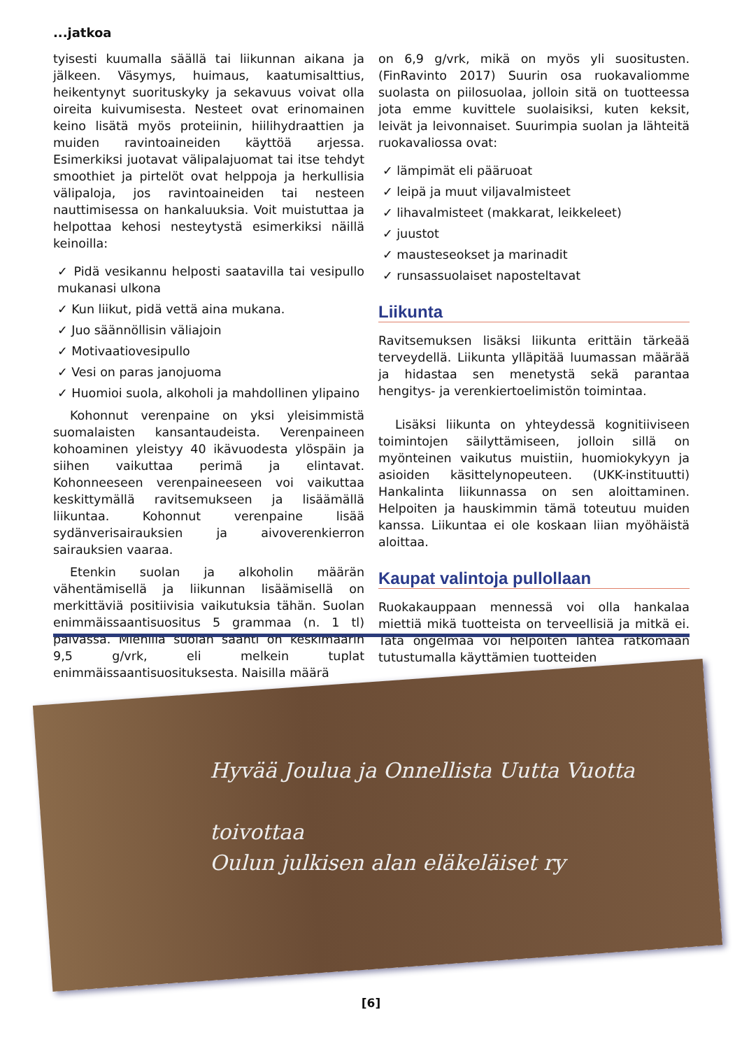...jatkoa
tyisesti kuumalla säällä tai liikunnan aikana ja jälkeen. Väsymys, huimaus, kaatumisalttius, heikentynyt suorituskyky ja sekavuus voivat olla oireita kuivumisesta. Nesteet ovat erinomainen keino lisätä myös proteiinin, hiilihydraattien ja muiden ravintoaineiden käyttöä arjessa. Esimerkiksi juotavat välipalajuomat tai itse tehdyt smoothiet ja pirtelöt ovat helppoja ja herkullisia välipaloja, jos ravintoaineiden tai nesteen nauttimisessa on hankaluuksia. Voit muistuttaa ja helpottaa kehosi nesteytystä esimerkiksi näillä keinoilla:
✓ Pidä vesikannu helposti saatavilla tai vesipullo mukanasi ulkona
✓ Kun liikut, pidä vettä aina mukana.
✓ Juo säännöllisin väliajoin
✓ Motivaatiovesipullo
✓ Vesi on paras janojuoma
✓ Huomioi suola, alkoholi ja mahdollinen ylipaino
Kohonnut verenpaine on yksi yleisimmistä suomalaisten kansantaudeista. Verenpaineen kohoaminen yleistyy 40 ikävuodesta ylöspäin ja siihen vaikuttaa perimä ja elintavat. Kohonneeseen verenpaineeseen voi vaikuttaa keskittymällä ravitsemukseen ja lisäämällä liikuntaa. Kohonnut verenpaine lisää sydänverisairauksien ja aivoverenkierron sairauksien vaaraa.
Etenkin suolan ja alkoholin määrän vähentämisellä ja liikunnan lisäämisellä on merkittäviä positiivisia vaikutuksia tähän. Suolan enimmäissaantisuositus 5 grammaa (n. 1 tl) päivässä. Miehillä suolan saanti on keskimäärin 9,5 g/vrk, eli melkein tuplat enimmäissaantisuosituksesta. Naisilla määrä
on 6,9 g/vrk, mikä on myös yli suositusten. (FinRavinto 2017) Suurin osa ruokavaliomme suolasta on piilosuolaa, jolloin sitä on tuotteessa jota emme kuvittele suolaisiksi, kuten keksit, leivät ja leivonnaiset. Suurimpia suolan ja lähteitä ruokavaliossa ovat:
✓ lämpimät eli pääruoat
✓ leipä ja muut viljavalmisteet
✓ lihavalmisteet (makkarat, leikkeleet)
✓ juustot
✓ mausteseokset ja marinadit
✓ runsassuolaiset naposteltavat
Liikunta
Ravitsemuksen lisäksi liikunta erittäin tärkeää terveydellä. Liikunta ylläpitää luumassan määrää ja hidastaa sen menetystä sekä parantaa hengitys- ja verenkiertoelimistön toimintaa.
Lisäksi liikunta on yhteydessä kognitiiviseen toimintojen säilyttämiseen, jolloin sillä on myönteinen vaikutus muistiin, huomiokykyyn ja asioiden käsittelynopeuteen. (UKK-instituutti) Hankalinta liikunnassa on sen aloittaminen. Helpoiten ja hauskimmin tämä toteutuu muiden kanssa. Liikuntaa ei ole koskaan liian myöhäistä aloittaa.
Kaupat valintoja pullollaan
Ruokakauppaan mennessä voi olla hankalaa miettiä mikä tuotteista on terveellisiä ja mitkä ei. Tätä ongelmaa voi helpoiten lähteä ratkomaan tutustumalla käyttämien tuotteiden
Hyvää Joulua ja Onnellista Uutta Vuotta
toivottaa
Oulun julkisen alan eläkeläiset ry
[6]